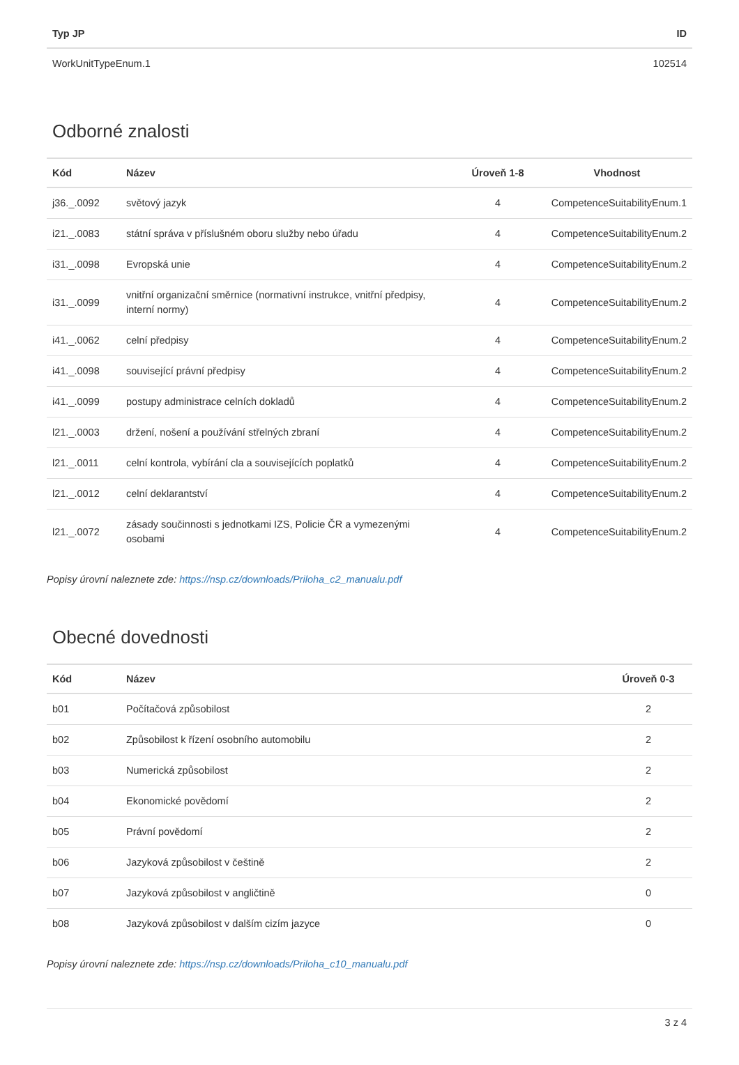| Typ JP | ID |
| --- | --- |
| WorkUnitTypeEnum.1 | 102514 |
Odborné znalosti
| Kód | Název | Úroveň 1-8 | Vhodnost |
| --- | --- | --- | --- |
| j36._.0092 | světový jazyk | 4 | CompetenceSuitabilityEnum.1 |
| i21._.0083 | státní správa v příslušném oboru služby nebo úřadu | 4 | CompetenceSuitabilityEnum.2 |
| i31._.0098 | Evropská unie | 4 | CompetenceSuitabilityEnum.2 |
| i31._.0099 | vnitřní organizační směrnice (normativní instrukce, vnitřní předpisy, interní normy) | 4 | CompetenceSuitabilityEnum.2 |
| i41._.0062 | celní předpisy | 4 | CompetenceSuitabilityEnum.2 |
| i41._.0098 | související právní předpisy | 4 | CompetenceSuitabilityEnum.2 |
| i41._.0099 | postupy administrace celních dokladů | 4 | CompetenceSuitabilityEnum.2 |
| l21._.0003 | držení, nošení a používání střelných zbraní | 4 | CompetenceSuitabilityEnum.2 |
| l21._.0011 | celní kontrola, vybírání cla a souvisejících poplatků | 4 | CompetenceSuitabilityEnum.2 |
| l21._.0012 | celní deklarantství | 4 | CompetenceSuitabilityEnum.2 |
| l21._.0072 | zásady součinnosti s jednotkami IZS, Policie ČR a vymezenými osobami | 4 | CompetenceSuitabilityEnum.2 |
Popisy úrovní naleznete zde: https://nsp.cz/downloads/Priloha_c2_manualu.pdf
Obecné dovednosti
| Kód | Název | Úroveň 0-3 |
| --- | --- | --- |
| b01 | Počítačová způsobilost | 2 |
| b02 | Způsobilost k řízení osobního automobilu | 2 |
| b03 | Numerická způsobilost | 2 |
| b04 | Ekonomické povědomí | 2 |
| b05 | Právní povědomí | 2 |
| b06 | Jazyková způsobilost v češtině | 2 |
| b07 | Jazyková způsobilost v angličtině | 0 |
| b08 | Jazyková způsobilost v dalším cizím jazyce | 0 |
Popisy úrovní naleznete zde: https://nsp.cz/downloads/Priloha_c10_manualu.pdf
3 z 4